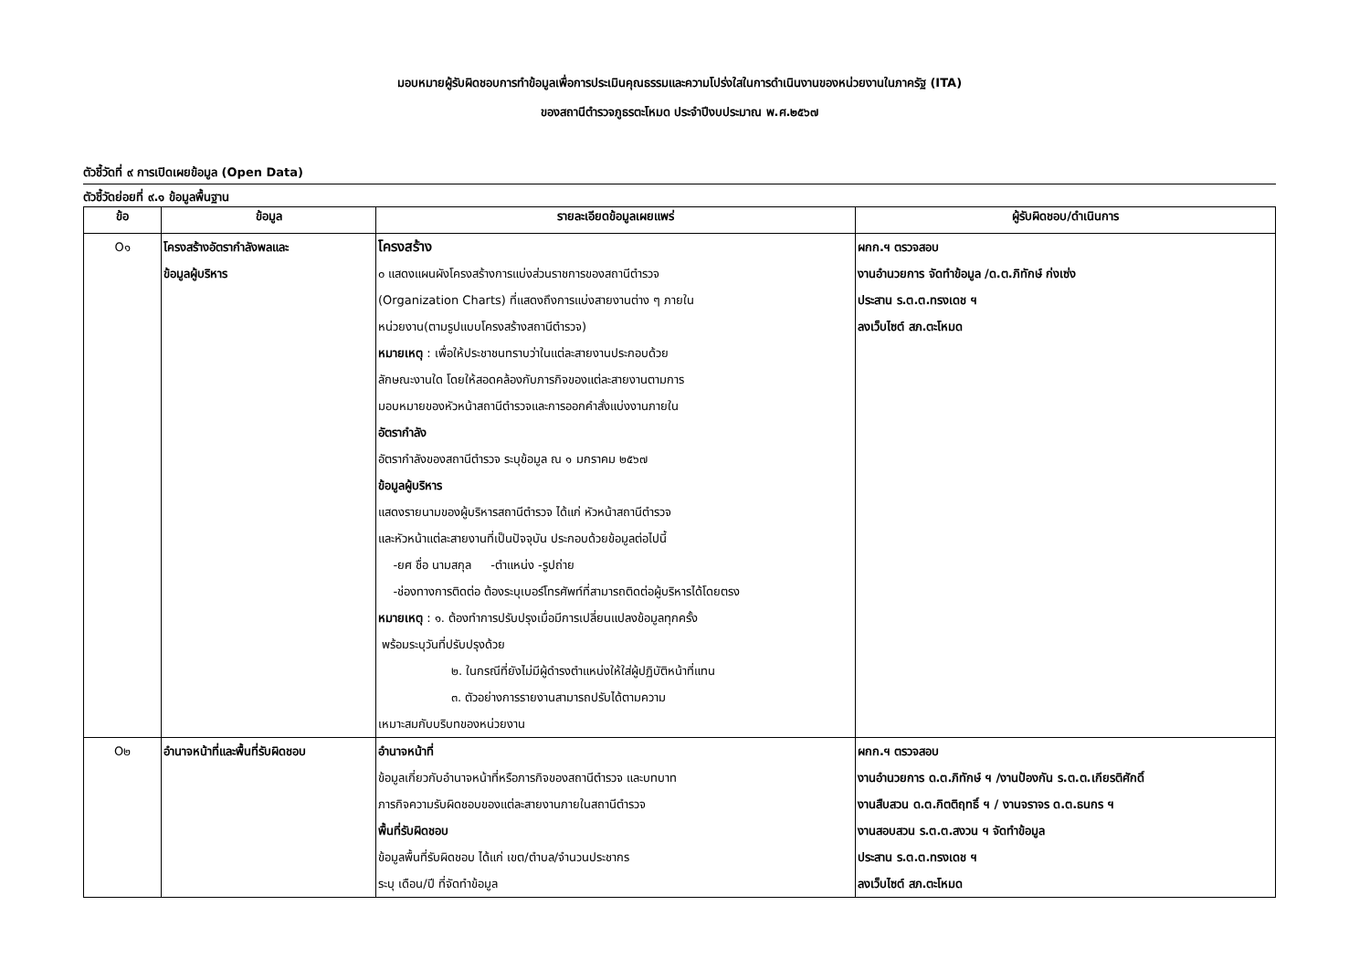มอบหมายผู้รับผิดชอบการทำข้อมูลเพื่อการประเมินคุณธรรมและความโปร่งใสในการดำเนินงานของหน่วยงานในภาครัฐ (ITA)
ของสถานีตำรวจภูธรตะโหมด ประจำปีงบประมาณ พ.ศ.๒๕๖๗
ตัวชี้วัดที่ ๙ การเปิดเผยข้อมูล (Open Data)
ตัวชี้วัดย่อยที่ ๙.๑ ข้อมูลพื้นฐาน
| ข้อ | ข้อมูล | รายละเอียดข้อมูลเผยแพร่ | ผู้รับผิดชอบ/ดำเนินการ |
| --- | --- | --- | --- |
| O๑ | โครงสร้างอัตรากำลังพลและ ข้อมูลผู้บริหาร | โครงสร้าง ๐ แสดงแผนผังโครงสร้างการแบ่งส่วนราชการของสถานีตำรวจ (Organization Charts) ที่แสดงถึงการแบ่งสายงานต่าง ๆ ภายใน หน่วยงาน(ตามรูปแบบโครงสร้างสถานีตำรวจ) หมายเหตุ : เพื่อให้ประชาชนทราบว่าในแต่ละสายงานประกอบด้วย ลักษณะงานใด โดยให้สอดคล้องกับภารกิจของแต่ละสายงานตามการ มอบหมายของหัวหน้าสถานีตำรวจและการออกคำสั่งแบ่งงานภายใน อัตรากำลัง อัตรากำลังของสถานีตำรวจ ระบุข้อมูล ณ ๑ มกราคม ๒๕๖๗ ข้อมูลผู้บริหาร แสดงรายนามของผู้บริหารสถานีตำรวจ ได้แก่ หัวหน้าสถานีตำรวจ และหัวหน้าแต่ละสายงานที่เป็นปัจจุบัน ประกอบด้วยข้อมูลต่อไปนี้ -ยศ ชื่อ นามสกุล -ตำแหน่ง -รูปถ่าย -ช่องทางการติดต่อ ต้องระบุเบอร์โทรศัพท์ที่สามารถติดต่อผู้บริหารได้โดยตรง หมายเหตุ : ๑. ต้องทำการปรับปรุงเมื่อมีการเปลี่ยนแปลงข้อมูลทุกครั้ง พร้อมระบุวันที่ปรับปรุงด้วย ๒. ในกรณีที่ยังไม่มีผู้ดำรงตำแหน่งให้ใส่ผู้ปฏิบัติหน้าที่แทน ๓. ตัวอย่างการรายงานสามารถปรับได้ตามความ เหมาะสมกับบริบทของหน่วยงาน | ผกก.ฯ ตรวจสอบ งานอำนวยการ จัดทำข้อมูล /ด.ต.ภิทักษ์ ก่งเซ่ง ประสาน ร.ต.ต.ทรงเดช ฯ ลงเว็บไซต์ สภ.ตะโหมด |
| O๒ | อำนาจหน้าที่และพื้นที่รับผิดชอบ | อำนาจหน้าที่ ข้อมูลเกี่ยวกับอำนาจหน้าที่หรือภารกิจของสถานีตำรวจ และบทบาท ภารกิจความรับผิดชอบของแต่ละสายงานภายในสถานีตำรวจ พื้นที่รับผิดชอบ ข้อมูลพื้นที่รับผิดชอบ ได้แก่ เขต/ตำบล/จำนวนประชากร ระบุ เดือน/ปี ที่จัดทำข้อมูล | ผกก.ฯ ตรวจสอบ งานอำนวยการ ด.ต.ภิทักษ์ ฯ /งานป้องกัน ร.ต.ต.เกียรติศักดิ์ งานสืบสวน ด.ต.กิตติฤทธิ์ ฯ / งานจราจร ด.ต.ธนกร ฯ งานสอบสวน ร.ต.ต.สงวน ฯ จัดทำข้อมูล ประสาน ร.ต.ต.ทรงเดช ฯ ลงเว็บไซต์ สภ.ตะโหมด |